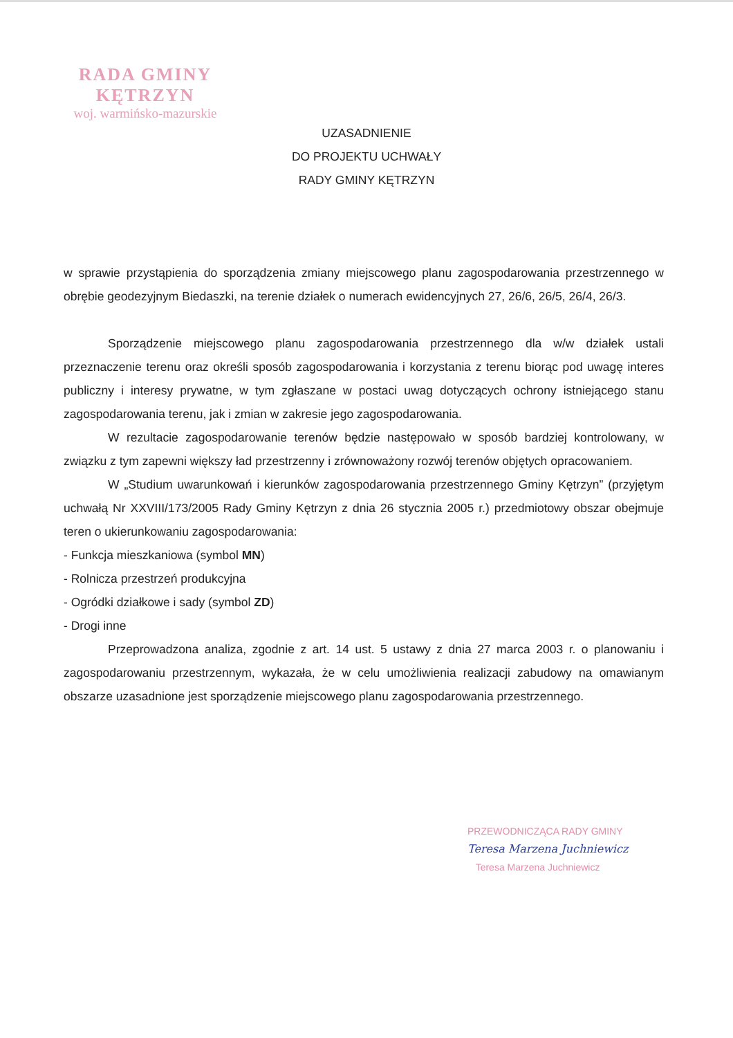RADA GMINY
KĘTRZYN
woj. warmińsko-mazurskie
UZASADNIENIE
DO PROJEKTU UCHWAŁY
RADY GMINY KĘTRZYN
w sprawie przystąpienia do sporządzenia zmiany miejscowego planu zagospodarowania przestrzennego w obrębie geodezyjnym Biedaszki, na terenie działek o numerach ewidencyjnych 27, 26/6, 26/5, 26/4, 26/3.
Sporządzenie miejscowego planu zagospodarowania przestrzennego dla w/w działek ustali przeznaczenie terenu oraz określi sposób zagospodarowania i korzystania z terenu biorąc pod uwagę interes publiczny i interesy prywatne, w tym zgłaszane w postaci uwag dotyczących ochrony istniejącego stanu zagospodarowania terenu, jak i zmian w zakresie jego zagospodarowania.
W rezultacie zagospodarowanie terenów będzie następowało w sposób bardziej kontrolowany, w związku z tym zapewni większy ład przestrzenny i zrównoważony rozwój terenów objętych opracowaniem.
W „Studium uwarunkowań i kierunków zagospodarowania przestrzennego Gminy Kętrzyn” (przyjętym uchwałą Nr XXVIII/173/2005 Rady Gminy Kętrzyn z dnia 26 stycznia 2005 r.) przedmiotowy obszar obejmuje teren o ukierunkowaniu zagospodarowania:
- Funkcja mieszkaniowa (symbol MN)
- Rolnicza przestrzeń produkcyjna
- Ogródki działkowe i sady (symbol ZD)
- Drogi inne
Przeprowadzona analiza, zgodnie z art. 14 ust. 5 ustawy z dnia 27 marca 2003 r. o planowaniu i zagospodarowaniu przestrzennym, wykazała, że w celu umożliwienia realizacji zabudowy na omawianym obszarze uzasadnione jest sporządzenie miejscowego planu zagospodarowania przestrzennego.
PRZEWODNICZĄCA RADY GMINY
Teresa Marzena Juchniewicz
Teresa Marzena Juchniewicz